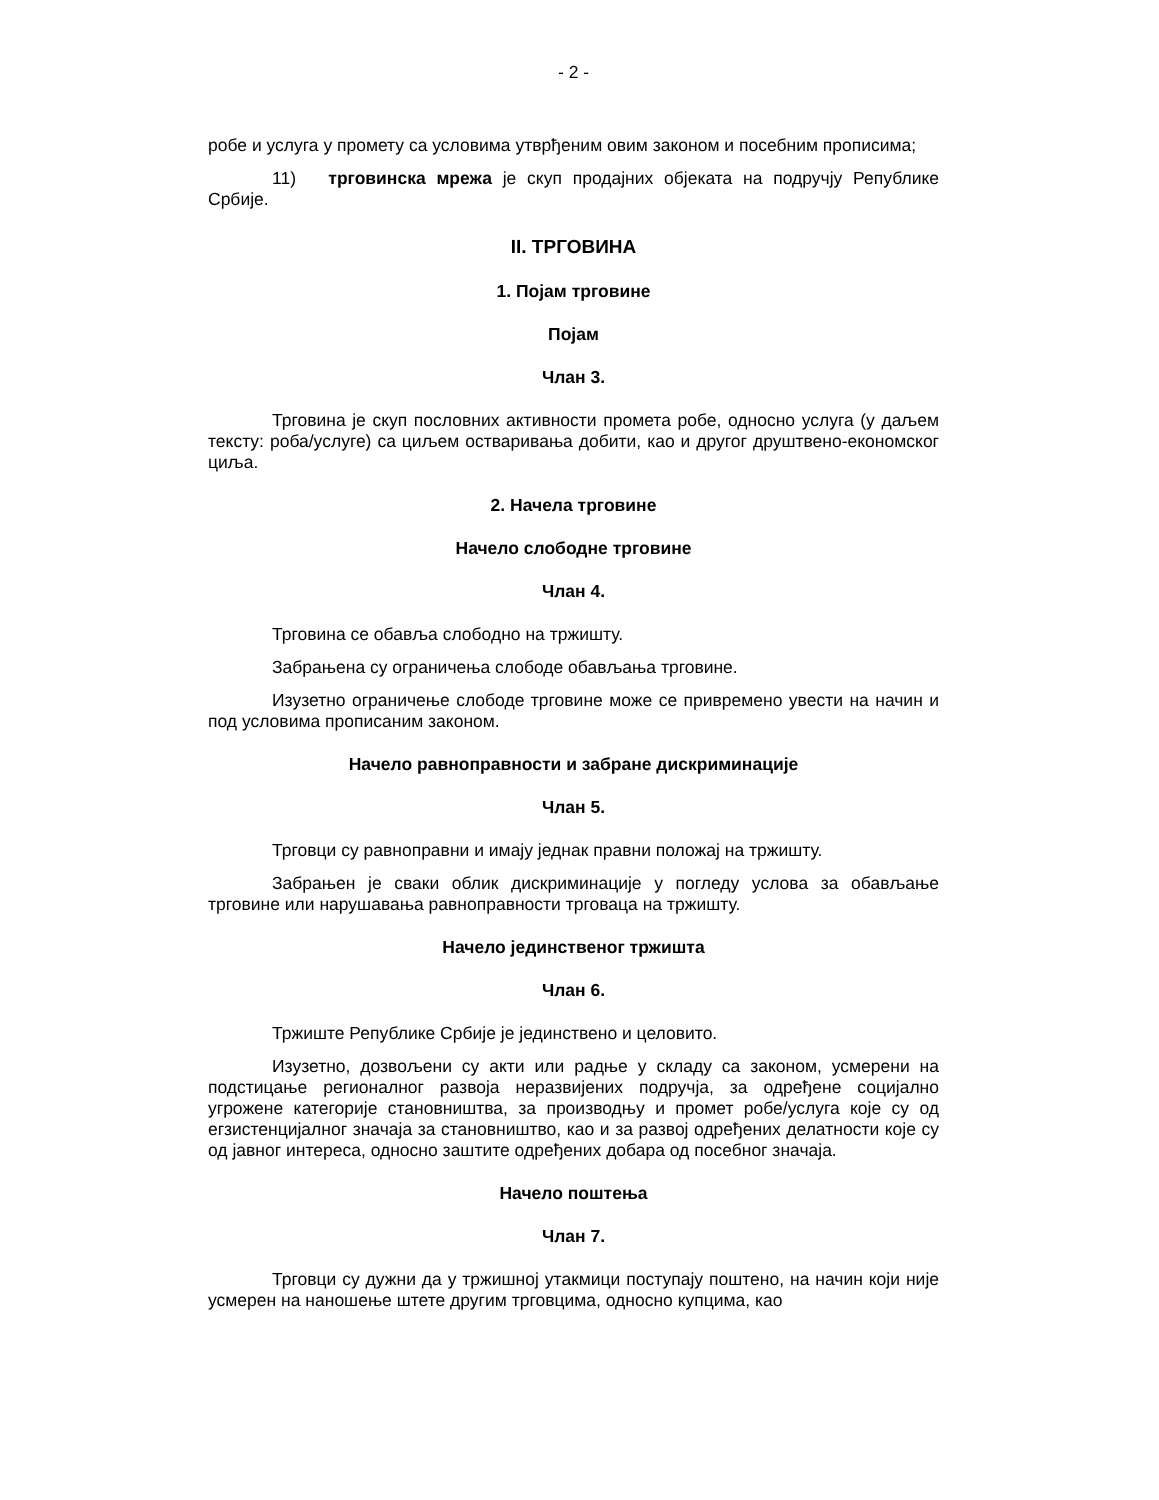- 2 -
робе и услуга у промету са условима утврђеним овим законом и посебним прописима;
11) трговинска мрежа је скуп продајних објеката на подручју Републике Србије.
II. ТРГОВИНА
1. Појам трговине
Појам
Члан 3.
Трговина је скуп пословних активности промета робе, односно услуга (у даљем тексту: роба/услуге) са циљем остваривања добити, као и другог друштвено-економског циља.
2. Начела трговине
Начело слободне трговине
Члан 4.
Трговина се обавља слободно на тржишту.
Забрањена су ограничења слободе обављања трговине.
Изузетно ограничење слободе трговине може се привремено увести на начин и под условима прописаним законом.
Начело равноправности и забране дискриминације
Члан 5.
Трговци су равноправни и имају једнак правни положај на тржишту.
Забрањен је сваки облик дискриминације у погледу услова за обављање трговине или нарушавања равноправности трговаца на тржишту.
Начело јединственог тржишта
Члан 6.
Тржиште Републике Србије је јединствено и целовито.
Изузетно, дозвољени су акти или радње у складу са законом, усмерени на подстицање регионалног развоја неразвијених подручја, за одређене социјално угрожене категорије становништва, за производњу и промет робе/услуга које су од егзистенцијалног значаја за становништво, као и за развој одређених делатности које су од јавног интереса, односно заштите одређених добара од посебног значаја.
Начело поштења
Члан 7.
Трговци су дужни да у тржишној утакмици поступају поштено, на начин који није усмерен на наношење штете другим трговцима, односно купцима, као